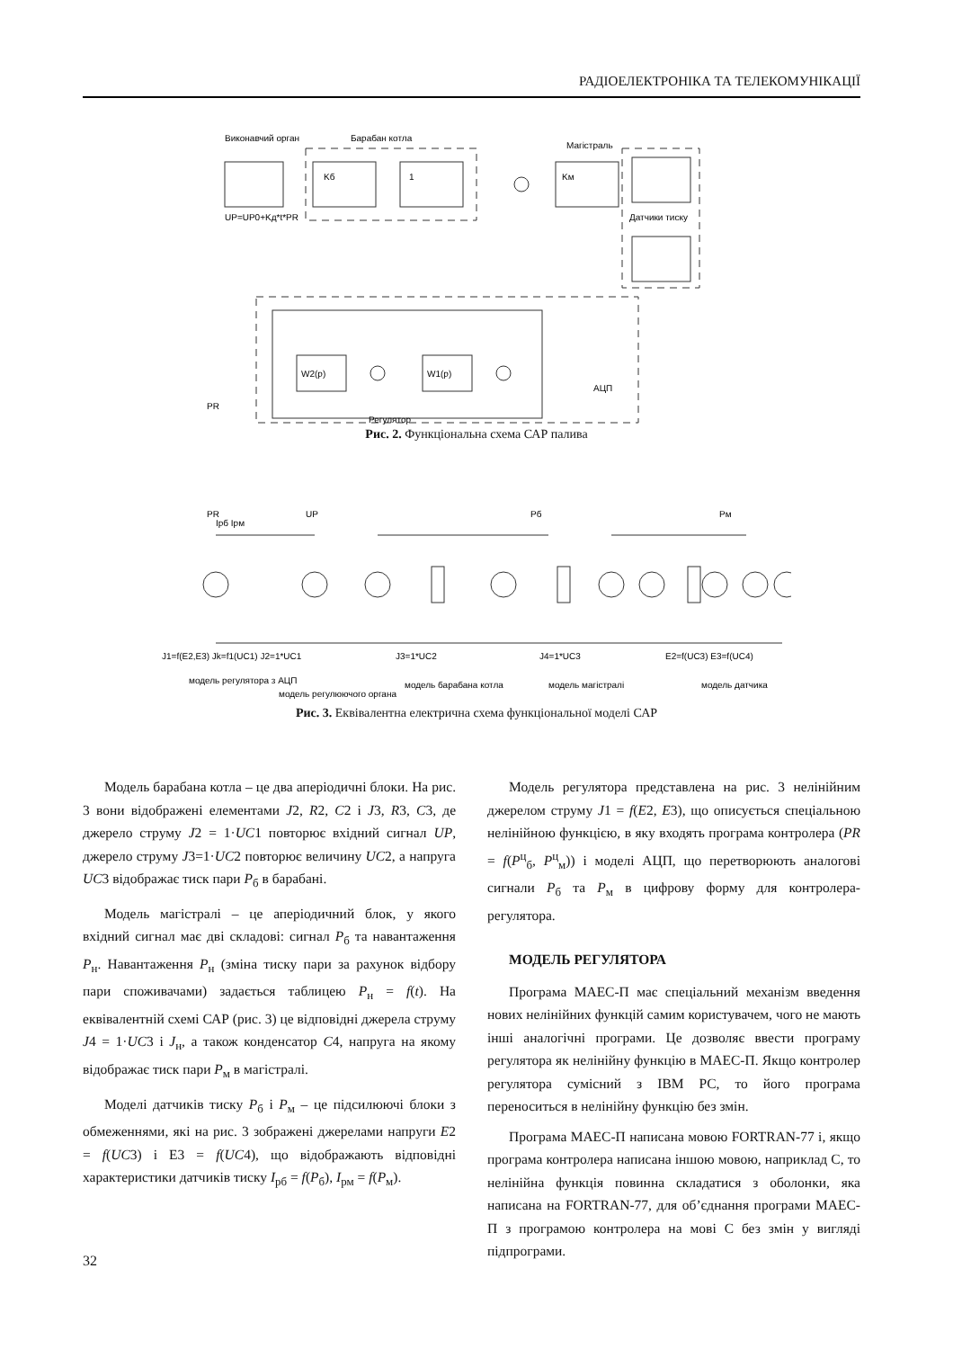РАДІОЕЛЕКТРОНІКА ТА ТЕЛЕКОМУНІКАЦІЇ
Виконавчий орган
Барабан котла
Магістраль
UP=UP0+Kд*t*PR
Датчики тиску
Kб
1
Kм
W2(p)
W1(p)
PR
АЦП
Регулятор
Рис. 2. Функціональна схема САР палива
PR
UP
Pб
Pм
Iрб Iрм
J1=f(E2,E3) Jk=f1(UC1) J2=1*UC1
J3=1*UC2
J4=1*UC3
E2=f(UC3) E3=f(UC4)
модель регулятора з АЦП
модель регулюючого органа
модель барабана котла
модель магістралі
модель датчика
Рис. 3. Еквівалентна електрична схема функціональної моделі САР
Модель барабана котла – це два аперіодичні блоки. На рис. 3 вони відображені елементами J2, R2, C2 і J3, R3, C3, де джерело струму J2 = 1·UC1 повторює вхідний сигнал UP, джерело струму J3=1·UC2 повторює величину UC2, а напруга UC3 відображає тиск пари P<sub>б</sub> в барабані.
Модель магістралі – це аперіодичний блок, у якого вхідний сигнал має дві складові: сигнал P<sub>б</sub> та навантаження P<sub>н</sub>. Навантаження P<sub>н</sub> (зміна тиску пари за рахунок відбору пари споживачами) задається таблицею P<sub>н</sub> = f(t). На еквівалентній схемі САР (рис. 3) це відповідні джерела струму J4 = 1·UC3 і J<sub>н</sub>, а також конденсатор C4, напруга на якому відображає тиск пари P<sub>м</sub> в магістралі.
Моделі датчиків тиску P<sub>б</sub> і P<sub>м</sub> – це підсилюючі блоки з обмеженнями, які на рис. 3 зображені джерелами напруги E2 = f(UC3) і E3 = f(UC4), що відображають відповідні характеристики датчиків тиску I<sub>рб</sub> = f(P<sub>б</sub>), I<sub>рм</sub> = f(P<sub>м</sub>).
Модель регулятора представлена на рис. 3 нелінійним джерелом струму J1 = f(E2, E3), що описується спеціальною нелінійною функцією, в яку входять програма контролера (PR = f(P<sup>ц</sup><sub>б</sub>, P<sup>ц</sup><sub>м</sub>)) і моделі АЦП, що перетворюють аналогові сигнали P<sub>б</sub> та P<sub>м</sub> в цифрову форму для контролера-регулятора.
МОДЕЛЬ РЕГУЛЯТОРА
Програма МАЕС-П має спеціальний механізм введення нових нелінійних функцій самим користувачем, чого не мають інші аналогічні програми. Це дозволяє ввести програму регулятора як нелінійну функцію в МАЕС-П. Якщо контролер регулятора сумісний з IBM PC, то його програма переноситься в нелінійну функцію без змін.
Програма МАЕС-П написана мовою FORTRAN-77 і, якщо програма контролера написана іншою мовою, наприклад C, то нелінійна функція повинна складатися з оболонки, яка написана на FORTRAN-77, для об’єднання програми МАЕС-П з програмою контролера на мові C без змін у вигляді підпрограми.
32